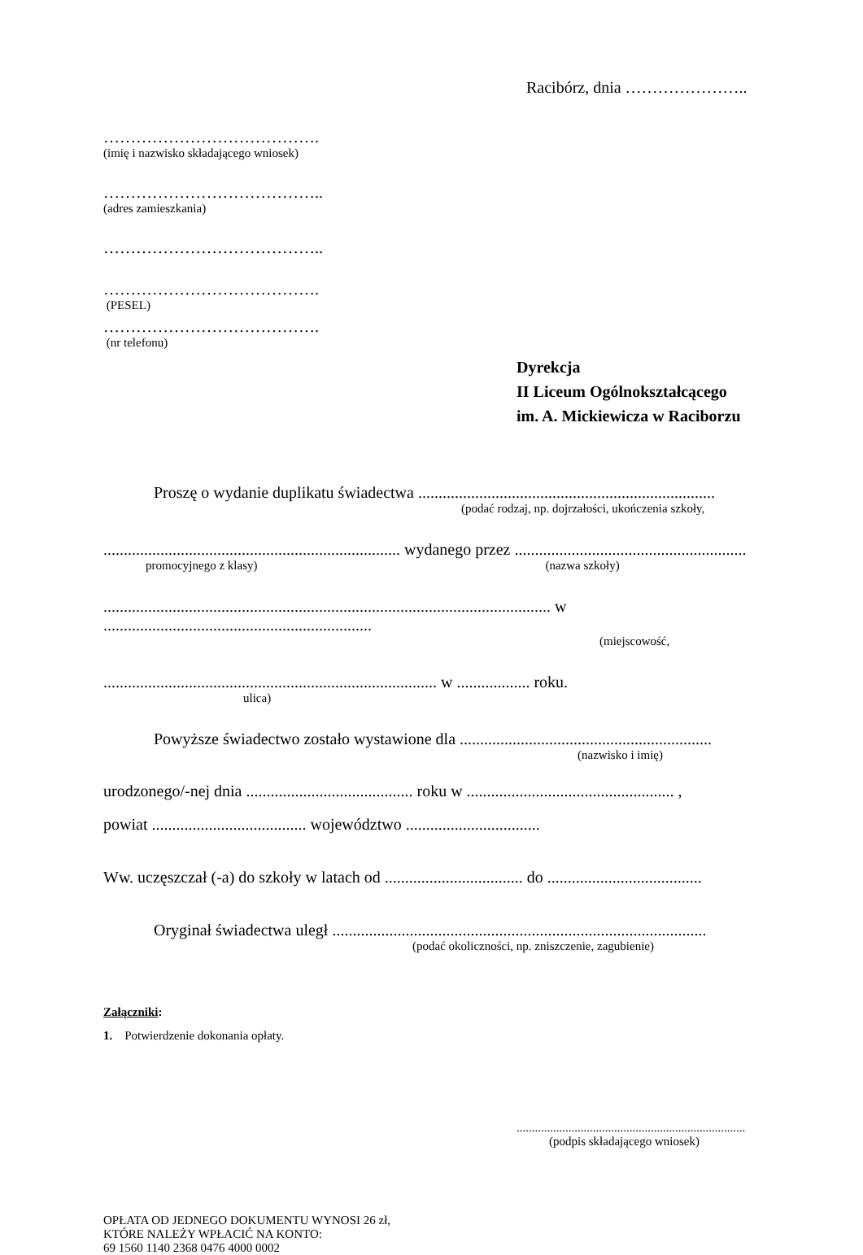Racibórz, dnia …………………..
………………………………….
(imię i nazwisko składającego wniosek)
…………………………………..
(adres zamieszkania)
…………………………………..
………………………………….
(PESEL)
………………………………….
(nr telefonu)
Dyrekcja
II Liceum Ogólnokształcącego
im. A. Mickiewicza w Raciborzu
Proszę o wydanie duplikatu świadectwa .........................................................................
(podać rodzaj, np. dojrzałości, ukończenia szkoły,
......................................................................... wydanego przez .........................................................
promocyjnego z klasy) (nazwa szkoły)
.............................................................................................................. w ..................................................................
(miejscowość,
.................................................................................. w .................. roku.
ulica)
Powyższe świadectwo zostało wystawione dla ..............................................................
(nazwisko i imię)
urodzonego/-nej dnia ......................................... roku w ................................................... ,
powiat ...................................... województwo .................................
Ww. uczęszczał (-a) do szkoły w latach od .................................. do ......................................
Oryginał świadectwa uległ ............................................................................................
(podać okoliczności, np. zniszczenie, zagubienie)
Załączniki:
1. Potwierdzenie dokonania opłaty.
...........................................................................
(podpis składającego wniosek)
OPŁATA OD JEDNEGO DOKUMENTU WYNOSI 26 zł,
KTÓRE NALEŻY WPŁACIĆ NA KONTO:
69 1560 1140 2368 0476 4000 0002